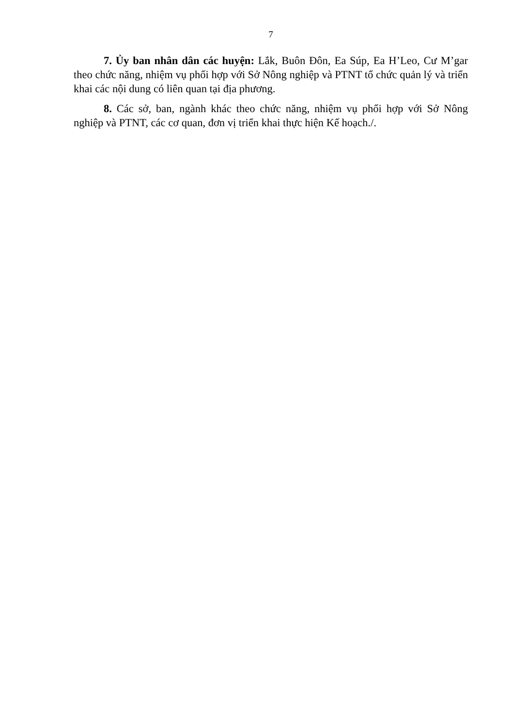7
7. Ủy ban nhân dân các huyện: Lắk, Buôn Đôn, Ea Súp, Ea H’Leo, Cư M’gar theo chức năng, nhiệm vụ phối hợp với Sở Nông nghiệp và PTNT tổ chức quản lý và triển khai các nội dung có liên quan tại địa phương.
8. Các sở, ban, ngành khác theo chức năng, nhiệm vụ phối hợp với Sở Nông nghiệp và PTNT, các cơ quan, đơn vị triển khai thực hiện Kế hoạch./.